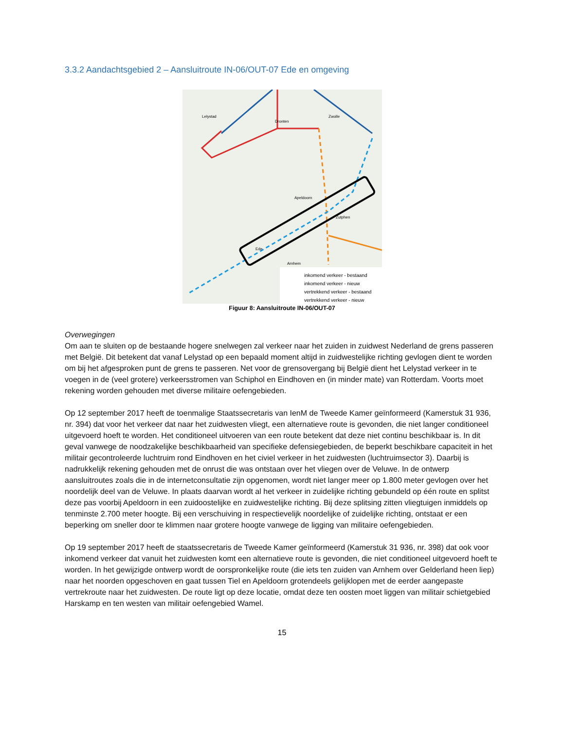3.3.2 Aandachtsgebied 2 – Aansluitroute IN-06/OUT-07 Ede en omgeving
inkomend verkeer - bestaand
inkomend verkeer - nieuw
vertrekkend verkeer - bestaand
vertrekkend verkeer - nieuw
Lelystad
Zwolle
Apeldoorn
Zutphen
Arnhem
Dronten
Ede
Figuur 8: Aansluitroute IN-06/OUT-07
Overwegingen
Om aan te sluiten op de bestaande hogere snelwegen zal verkeer naar het zuiden in zuidwest Nederland de grens passeren met België. Dit betekent dat vanaf Lelystad op een bepaald moment altijd in zuidwestelijke richting gevlogen dient te worden om bij het afgesproken punt de grens te passeren. Net voor de grensovergang bij België dient het Lelystad verkeer in te voegen in de (veel grotere) verkeersstromen van Schiphol en Eindhoven en (in minder mate) van Rotterdam. Voorts moet rekening worden gehouden met diverse militaire oefengebieden.
Op 12 september 2017 heeft de toenmalige Staatssecretaris van IenM de Tweede Kamer geïnformeerd (Kamerstuk 31 936, nr. 394) dat voor het verkeer dat naar het zuidwesten vliegt, een alternatieve route is gevonden, die niet langer conditioneel uitgevoerd hoeft te worden. Het conditioneel uitvoeren van een route betekent dat deze niet continu beschikbaar is. In dit geval vanwege de noodzakelijke beschikbaarheid van specifieke defensiegebieden, de beperkt beschikbare capaciteit in het militair gecontroleerde luchtruim rond Eindhoven en het civiel verkeer in het zuidwesten (luchtruimsector 3). Daarbij is nadrukkelijk rekening gehouden met de onrust die was ontstaan over het vliegen over de Veluwe. In de ontwerp aansluitroutes zoals die in de internetconsultatie zijn opgenomen, wordt niet langer meer op 1.800 meter gevlogen over het noordelijk deel van de Veluwe. In plaats daarvan wordt al het verkeer in zuidelijke richting gebundeld op één route en splitst deze pas voorbij Apeldoorn in een zuidoostelijke en zuidwestelijke richting. Bij deze splitsing zitten vliegtuigen inmiddels op tenminste 2.700 meter hoogte. Bij een verschuiving in respectievelijk noordelijke of zuidelijke richting, ontstaat er een beperking om sneller door te klimmen naar grotere hoogte vanwege de ligging van militaire oefengebieden.
Op 19 september 2017 heeft de staatssecretaris de Tweede Kamer geïnformeerd (Kamerstuk 31 936, nr. 398) dat ook voor inkomend verkeer dat vanuit het zuidwesten komt een alternatieve route is gevonden, die niet conditioneel uitgevoerd hoeft te worden. In het gewijzigde ontwerp wordt de oorspronkelijke route (die iets ten zuiden van Arnhem over Gelderland heen liep) naar het noorden opgeschoven en gaat tussen Tiel en Apeldoorn grotendeels gelijklopen met de eerder aangepaste vertrekroute naar het zuidwesten. De route ligt op deze locatie, omdat deze ten oosten moet liggen van militair schietgebied Harskamp en ten westen van militair oefengebied Wamel.
15